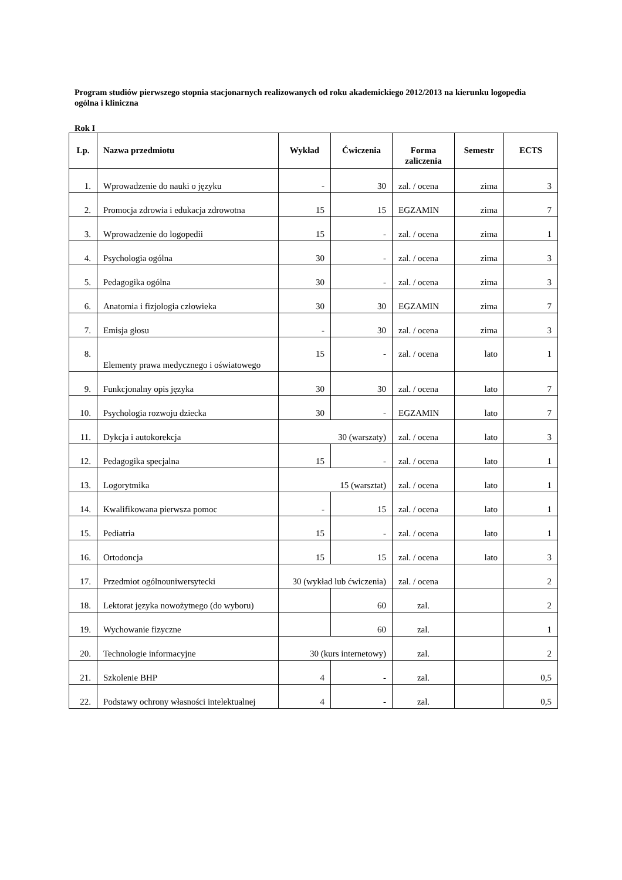Program studiów pierwszego stopnia stacjonarnych realizowanych od roku akademickiego 2012/2013 na kierunku logopedia ogólna i kliniczna
Rok I
| Lp. | Nazwa przedmiotu | Wykład | Ćwiczenia | Forma zaliczenia | Semestr | ECTS |
| --- | --- | --- | --- | --- | --- | --- |
| 1. | Wprowadzenie do nauki o języku | - | 30 | zal. / ocena | zima | 3 |
| 2. | Promocja zdrowia i edukacja zdrowotna | 15 | 15 | EGZAMIN | zima | 7 |
| 3. | Wprowadzenie do logopedii | 15 | - | zal. / ocena | zima | 1 |
| 4. | Psychologia ogólna | 30 | - | zal. / ocena | zima | 3 |
| 5. | Pedagogika ogólna | 30 | - | zal. / ocena | zima | 3 |
| 6. | Anatomia i fizjologia człowieka | 30 | 30 | EGZAMIN | zima | 7 |
| 7. | Emisja głosu | - | 30 | zal. / ocena | zima | 3 |
| 8. | Elementy prawa medycznego i oświatowego | 15 | - | zal. / ocena | lato | 1 |
| 9. | Funkcjonalny opis języka | 30 | 30 | zal. / ocena | lato | 7 |
| 10. | Psychologia rozwoju dziecka | 30 | - | EGZAMIN | lato | 7 |
| 11. | Dykcja i autokorekcja | 30 (warszaty) | | zal. / ocena | lato | 3 |
| 12. | Pedagogika specjalna | 15 | - | zal. / ocena | lato | 1 |
| 13. | Logorytmika | 15 (warsztat) | | zal. / ocena | lato | 1 |
| 14. | Kwalifikowana pierwsza pomoc | - | 15 | zal. / ocena | lato | 1 |
| 15. | Pediatria | 15 | - | zal. / ocena | lato | 1 |
| 16. | Ortodoncja | 15 | 15 | zal. / ocena | lato | 3 |
| 17. | Przedmiot ogólnouniwersytecki | 30 (wykład lub ćwiczenia) | | zal. / ocena | | 2 |
| 18. | Lektorat języka nowożytnego (do wyboru) | | 60 | zal. | | 2 |
| 19. | Wychowanie fizyczne | | 60 | zal. | | 1 |
| 20. | Technologie informacyjne | 30 (kurs internetowy) | | zal. | | 2 |
| 21. | Szkolenie BHP | 4 | - | zal. | | 0,5 |
| 22. | Podstawy ochrony własności intelektualnej | 4 | - | zal. | | 0,5 |